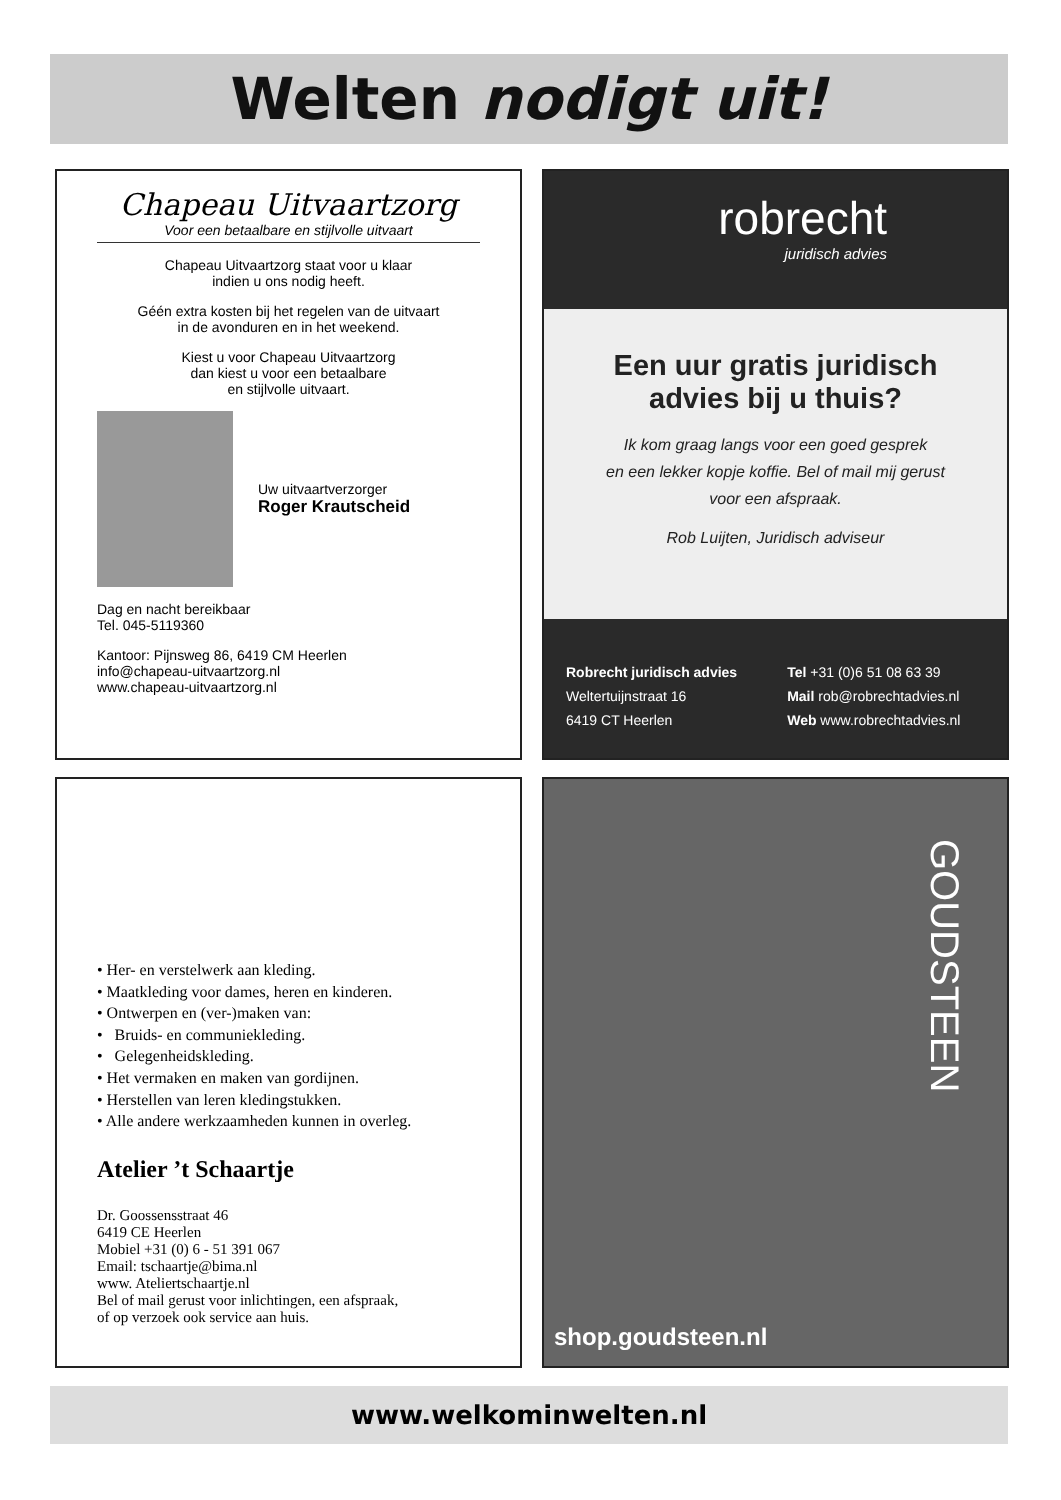Welten nodigt uit!
Chapeau Uitvaartzorg
Voor een betaalbare en stijlvolle uitvaart
Chapeau Uitvaartzorg staat voor u klaar
indien u ons nodig heeft.
Géén extra kosten bij het regelen van de uitvaart
in de avonduren en in het weekend.
Kiest u voor Chapeau Uitvaartzorg
dan kiest u voor een betaalbare
en stijlvolle uitvaart.
Uw uitvaartverzorger
Roger Krautscheid
Dag en nacht bereikbaar
Tel. 045-5119360
Kantoor: Pijnsweg 86, 6419 CM Heerlen
info@chapeau-uitvaartzorg.nl
www.chapeau-uitvaartzorg.nl
robrecht
juridisch advies
Een uur gratis juridisch
advies bij u thuis?
Ik kom graag langs voor een goed gesprek
en een lekker kopje koffie. Bel of mail mij gerust
voor een afspraak.
Rob Luijten, Juridisch adviseur
Robrecht juridisch advies
Weltertuijnstraat 16
6419 CT Heerlen
Tel +31 (0)6 51 08 63 39
Mail rob@robrechtadvies.nl
Web www.robrechtadvies.nl
• Her- en verstelwerk aan kleding.
• Maatkleding voor dames, heren en kinderen.
• Ontwerpen en (ver-)maken van:
• Bruids- en communiekleding.
• Gelegenheidskleding.
• Het vermaken en maken van gordijnen.
• Herstellen van leren kledingstukken.
• Alle andere werkzaamheden kunnen in overleg.
Atelier ’t Schaartje
Dr. Goossensstraat 46
6419 CE Heerlen
Mobiel +31 (0) 6 - 51 391 067
Email: tschaartje@bima.nl
www. Ateliertschaartje.nl
Bel of mail gerust voor inlichtingen, een afspraak,
of op verzoek ook service aan huis.
GOUDSTEEN
shop.goudsteen.nl
www.welkominwelten.nl